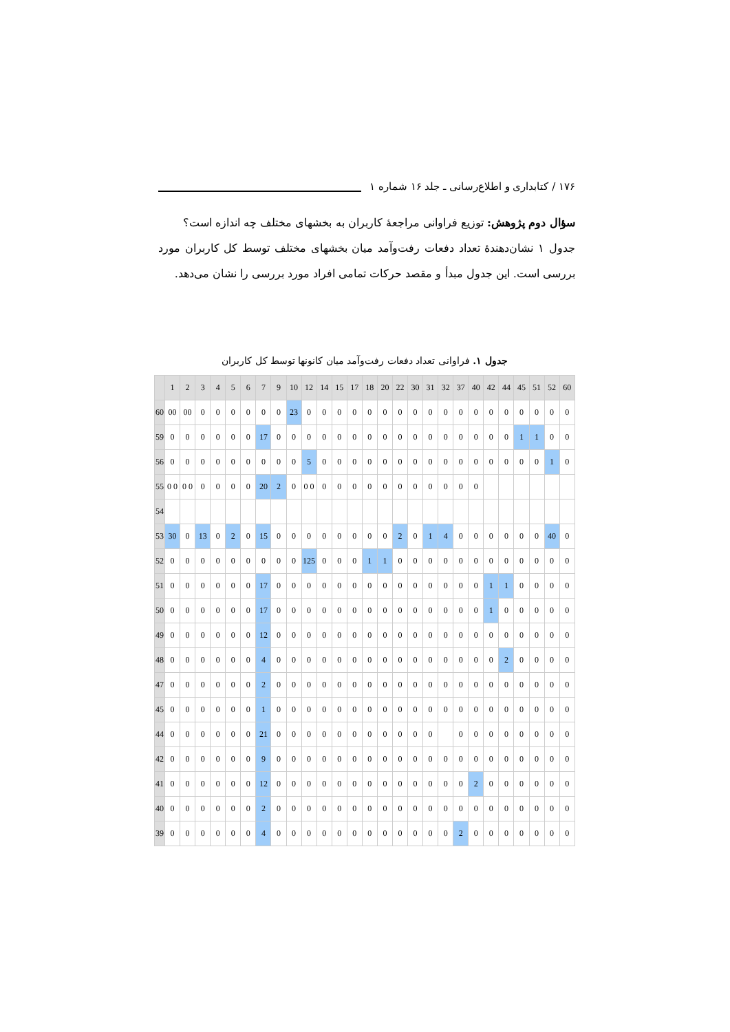۱۷۶ / کتابداری و اطلاع‌رسانی ـ جلد ۱۶ شماره ۱
سؤال دوم پژوهش: توزیع فراوانی مراجعهٔ کاربران به بخشهای مختلف چه اندازه است؟
جدول ۱ نشان‌دهندهٔ تعداد دفعات رفت‌وآمد میان بخشهای مختلف توسط کل کاربران مورد بررسی است. این جدول مبدأ و مقصد حرکات تمامی افراد مورد بررسی را نشان می‌دهد.
جدول ۱. فراوانی تعداد دفعات رفت‌وآمد میان کانونها توسط کل کاربران
| | 1 | 2 | 3 | 4 | 5 | 6 | 7 | 9 | 10 | 12 | 14 | 15 | 17 | 18 | 20 | 22 | 30 | 31 | 32 | 37 | 40 | 42 | 44 | 45 | 51 | 52 | 60 |
| --- | --- | --- | --- | --- | --- | --- | --- | --- | --- | --- | --- | --- | --- | --- | --- | --- | --- | --- | --- | --- | --- | --- | --- | --- | --- | --- | --- |
| 60 | 00 | 00 | 0 | 0 | 0 | 0 | 0 | 0 | 23 | 0 | 0 | 0 | 0 | 0 | 0 | 0 | 0 | 0 | 0 | 0 | 0 | 0 | 0 | 0 | 0 | 0 | 0 |
| 59 | 0 | 0 | 0 | 0 | 0 | 0 | 17 | 0 | 0 | 0 | 0 | 0 | 0 | 0 | 0 | 0 | 0 | 0 | 0 | 0 | 0 | 0 | 0 | 1 | 1 | 0 | 0 |
| 56 | 0 | 0 | 0 | 0 | 0 | 0 | 0 | 0 | 0 | 5 | 0 | 0 | 0 | 0 | 0 | 0 | 0 | 0 | 0 | 0 | 0 | 0 | 0 | 0 | 0 | 1 | 0 |
| 55 | 0 0 | 0 0 | 0 | 0 | 0 | 0 | 20 | 2 | 0 | 0 0 | 0 | 0 | 0 | 0 | 0 | 0 | 0 | 0 | 0 | 0 | 0 | | | | | | |
| 54 | | | | | | | | | | | | | | | | | | | | | | | | | | | |
| 53 | 30 | 0 | 13 | 0 | 2 | 0 | 15 | 0 | 0 | 0 | 0 | 0 | 0 | 0 | 0 | 2 | 0 | 1 | 4 | 0 | 0 | 0 | 0 | 0 | 0 | 40 | 0 |
| 52 | 0 | 0 | 0 | 0 | 0 | 0 | 0 | 0 | 0 | 125 | 0 | 0 | 0 | 1 | 1 | 0 | 0 | 0 | 0 | 0 | 0 | 0 | 0 | 0 | 0 | 0 | 0 |
| 51 | 0 | 0 | 0 | 0 | 0 | 0 | 17 | 0 | 0 | 0 | 0 | 0 | 0 | 0 | 0 | 0 | 0 | 0 | 0 | 0 | 0 | 1 | 1 | 0 | 0 | 0 | 0 |
| 50 | 0 | 0 | 0 | 0 | 0 | 0 | 17 | 0 | 0 | 0 | 0 | 0 | 0 | 0 | 0 | 0 | 0 | 0 | 0 | 0 | 0 | 1 | 0 | 0 | 0 | 0 | 0 |
| 49 | 0 | 0 | 0 | 0 | 0 | 0 | 12 | 0 | 0 | 0 | 0 | 0 | 0 | 0 | 0 | 0 | 0 | 0 | 0 | 0 | 0 | 0 | 0 | 0 | 0 | 0 | 0 |
| 48 | 0 | 0 | 0 | 0 | 0 | 0 | 4 | 0 | 0 | 0 | 0 | 0 | 0 | 0 | 0 | 0 | 0 | 0 | 0 | 0 | 0 | 0 | 2 | 0 | 0 | 0 | 0 |
| 47 | 0 | 0 | 0 | 0 | 0 | 0 | 2 | 0 | 0 | 0 | 0 | 0 | 0 | 0 | 0 | 0 | 0 | 0 | 0 | 0 | 0 | 0 | 0 | 0 | 0 | 0 | 0 |
| 45 | 0 | 0 | 0 | 0 | 0 | 0 | 1 | 0 | 0 | 0 | 0 | 0 | 0 | 0 | 0 | 0 | 0 | 0 | 0 | 0 | 0 | 0 | 0 | 0 | 0 | 0 | 0 |
| 44 | 0 | 0 | 0 | 0 | 0 | 0 | 21 | 0 | 0 | 0 | 0 | 0 | 0 | 0 | 0 | 0 | 0 | 0 | | 0 | 0 | 0 | 0 | 0 | 0 | 0 | 0 |
| 42 | 0 | 0 | 0 | 0 | 0 | 0 | 9 | 0 | 0 | 0 | 0 | 0 | 0 | 0 | 0 | 0 | 0 | 0 | 0 | 0 | 0 | 0 | 0 | 0 | 0 | 0 | 0 |
| 41 | 0 | 0 | 0 | 0 | 0 | 0 | 12 | 0 | 0 | 0 | 0 | 0 | 0 | 0 | 0 | 0 | 0 | 0 | 0 | 0 | 2 | 0 | 0 | 0 | 0 | 0 | 0 |
| 40 | 0 | 0 | 0 | 0 | 0 | 0 | 2 | 0 | 0 | 0 | 0 | 0 | 0 | 0 | 0 | 0 | 0 | 0 | 0 | 0 | 0 | 0 | 0 | 0 | 0 | 0 | 0 |
| 39 | 0 | 0 | 0 | 0 | 0 | 0 | 4 | 0 | 0 | 0 | 0 | 0 | 0 | 0 | 0 | 0 | 0 | 0 | 0 | 2 | 0 | 0 | 0 | 0 | 0 | 0 | 0 |